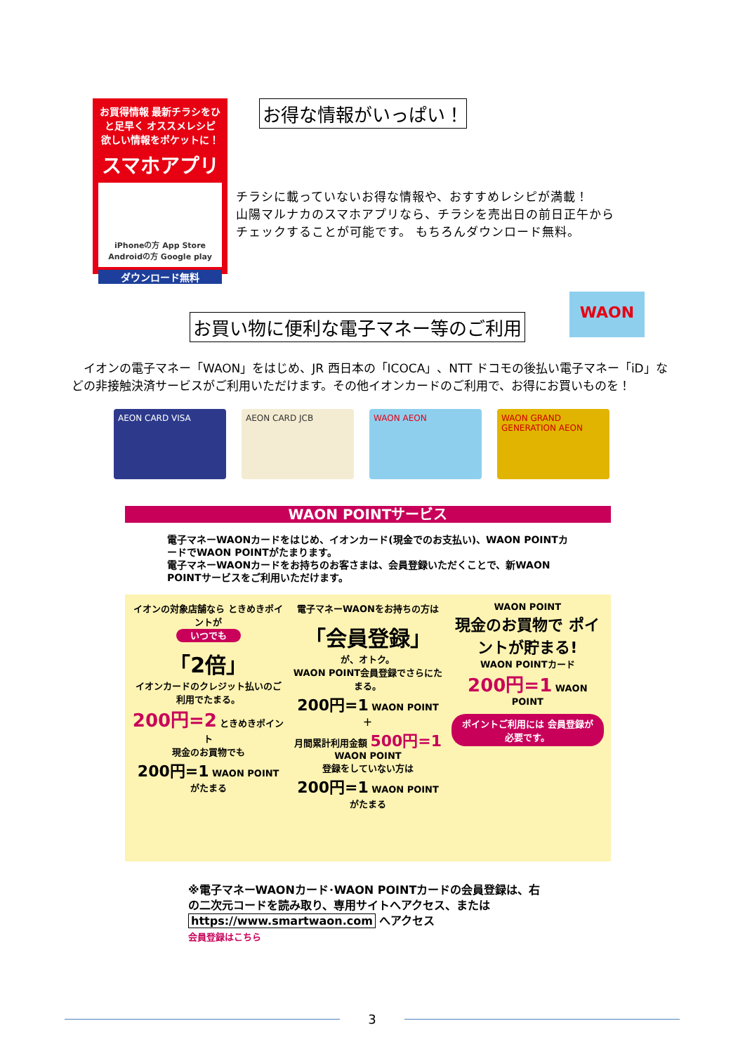お買得情報 最新チラシをひと足早く オススメレシピ
欲しい情報をポケットに！
スマホアプリ
iPhoneの方 App Store　Androidの方 Google play
ダウンロード無料
お得な情報がいっぱい！
チラシに載っていないお得な情報や、おすすめレシピが満載！
山陽マルナカのスマホアプリなら、チラシを売出日の前日正午から
チェックすることが可能です。 もちろんダウンロード無料。
お買い物に便利な電子マネー等のご利用
WAON
　イオンの電子マネー「WAON」をはじめ、JR 西日本の「ICOCA」、NTT ドコモの後払い電子マネー「iD」などの非接触決済サービスがご利用いただけます。その他イオンカードのご利用で、お得にお買いものを！
AEON CARD VISA AEON CARD JCB WAON AEON WAON GRAND GENERATION AEON
WAON POINTサービス
電子マネーWAONカードをはじめ、イオンカード(現金でのお支払い)、WAON POINTカードでWAON POINTがたまります。
電子マネーWAONカードをお持ちのお客さまは、会員登録いただくことで、新WAON POINTサービスをご利用いただけます。
イオンの対象店舗なら ときめきポイントが
いつでも
「2倍」
イオンカードのクレジット払いのご利用でたまる。
200円=2 ときめきポイント
現金のお買物でも
200円=1 WAON POINT がたまる
電子マネーWAONをお持ちの方は
「会員登録」
が、オトク。
WAON POINT会員登録でさらにたまる。
200円=1 WAON POINT
＋
月間累計利用金額 500円=1 WAON POINT
登録をしていない方は
200円=1 WAON POINT がたまる
WAON POINT
現金のお買物で ポイントが貯まる!
WAON POINTカード
200円=1 WAON POINT
ポイントご利用には 会員登録が必要です。
※電子マネーWAONカード･WAON POINTカードの会員登録は、右の二次元コードを読み取り、専用サイトへアクセス、または https://www.smartwaon.com へアクセス
会員登録はこちら
3